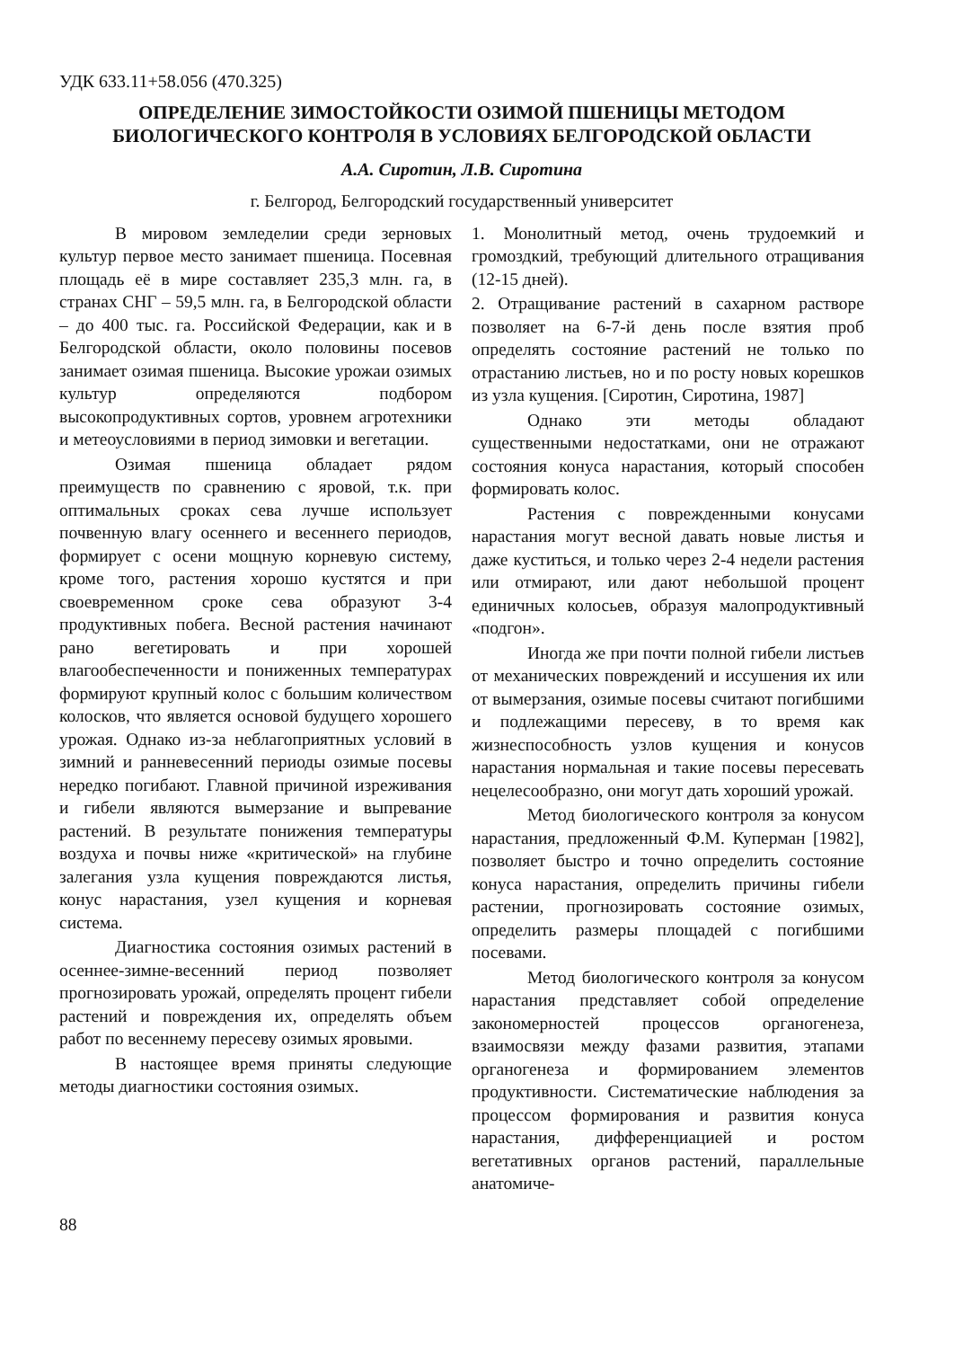УДК 633.11+58.056 (470.325)
ОПРЕДЕЛЕНИЕ ЗИМОСТОЙКОСТИ ОЗИМОЙ ПШЕНИЦЫ МЕТОДОМ БИОЛОГИЧЕСКОГО КОНТРОЛЯ В УСЛОВИЯХ БЕЛГОРОДСКОЙ ОБЛАСТИ
А.А. Сиротин, Л.В. Сиротина
г. Белгород, Белгородский государственный университет
В мировом земледелии среди зерновых культур первое место занимает пшеница. Посевная площадь её в мире составляет 235,3 млн. га, в странах СНГ – 59,5 млн. га, в Белгородской области – до 400 тыс. га. Российской Федерации, как и в Белгородской области, около половины посевов занимает озимая пшеница. Высокие урожаи озимых культур определяются подбором высокопродуктивных сортов, уровнем агротехники и метеоусловиями в период зимовки и вегетации.
Озимая пшеница обладает рядом преимуществ по сравнению с яровой, т.к. при оптимальных сроках сева лучше использует почвенную влагу осеннего и весеннего периодов, формирует с осени мощную корневую систему, кроме того, растения хорошо кустятся и при своевременном сроке сева образуют 3-4 продуктивных побега. Весной растения начинают рано вегетировать и при хорошей влагообеспеченности и пониженных температурах формируют крупный колос с большим количеством колосков, что является основой будущего хорошего урожая. Однако из-за неблагоприятных условий в зимний и ранневесенний периоды озимые посевы нередко погибают. Главной причиной изреживания и гибели являются вымерзание и выпревание растений. В результате понижения температуры воздуха и почвы ниже «критической» на глубине залегания узла кущения повреждаются листья, конус нарастания, узел кущения и корневая система.
Диагностика состояния озимых растений в осеннее-зимне-весенний период позволяет прогнозировать урожай, определять процент гибели растений и повреждения их, определять объем работ по весеннему пересеву озимых яровыми.
В настоящее время приняты следующие методы диагностики состояния озимых.
1. Монолитный метод, очень трудоемкий и громоздкий, требующий длительного отращивания (12-15 дней).
2. Отращивание растений в сахарном растворе позволяет на 6-7-й день после взятия проб определять состояние растений не только по отрастанию листьев, но и по росту новых корешков из узла кущения. [Сиротин, Сиротина, 1987]
Однако эти методы обладают существенными недостатками, они не отражают состояния конуса нарастания, который способен формировать колос.
Растения с поврежденными конусами нарастания могут весной давать новые листья и даже куститься, и только через 2-4 недели растения или отмирают, или дают небольшой процент единичных колосьев, образуя малопродуктивный «подгон».
Иногда же при почти полной гибели листьев от механических повреждений и иссушения их или от вымерзания, озимые посевы считают погибшими и подлежащими пересеву, в то время как жизнеспособность узлов кущения и конусов нарастания нормальная и такие посевы пересевать нецелесообразно, они могут дать хороший урожай.
Метод биологического контроля за конусом нарастания, предложенный Ф.М. Куперман [1982], позволяет быстро и точно определить состояние конуса нарастания, определить причины гибели растении, прогнозировать состояние озимых, определить размеры площадей с погибшими посевами.
Метод биологического контроля за конусом нарастания представляет собой определение закономерностей процессов органогенеза, взаимосвязи между фазами развития, этапами органогенеза и формированием элементов продуктивности. Систематические наблюдения за процессом формирования и развития конуса нарастания, дифференциацией и ростом вегетативных органов растений, параллельные анатомиче-
88